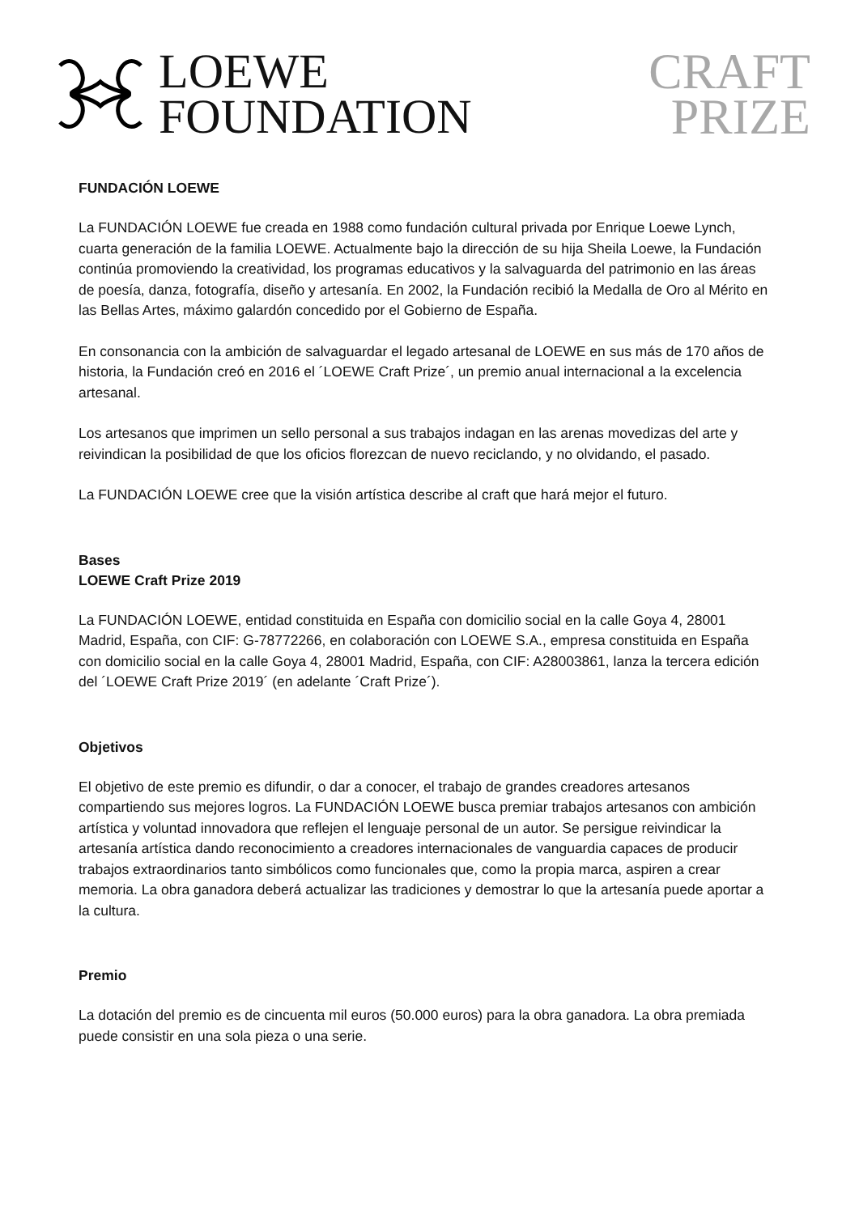LOEWE
FOUNDATION
CRAFT
PRIZE
FUNDACIÓN LOEWE
La FUNDACIÓN LOEWE fue creada en 1988 como fundación cultural privada por Enrique Loewe Lynch, cuarta generación de la familia LOEWE. Actualmente bajo la dirección de su hija Sheila Loewe, la Fundación continúa promoviendo la creatividad, los programas educativos y la salvaguarda del patrimonio en las áreas de poesía, danza, fotografía, diseño y artesanía. En 2002, la Fundación recibió la Medalla de Oro al Mérito en las Bellas Artes, máximo galardón concedido por el Gobierno de España.
En consonancia con la ambición de salvaguardar el legado artesanal de LOEWE en sus más de 170 años de historia, la Fundación creó en 2016 el ´LOEWE Craft Prize´, un premio anual internacional a la excelencia artesanal.
Los artesanos que imprimen un sello personal a sus trabajos indagan en las arenas movedizas del arte y reivindican la posibilidad de que los oficios florezcan de nuevo reciclando, y no olvidando, el pasado.
La FUNDACIÓN LOEWE cree que la visión artística describe al craft que hará mejor el futuro.
Bases
LOEWE Craft Prize 2019
La FUNDACIÓN LOEWE, entidad constituida en España con domicilio social en la calle Goya 4, 28001 Madrid, España, con CIF: G-78772266, en colaboración con LOEWE S.A., empresa constituida en España con domicilio social en la calle Goya 4, 28001 Madrid, España, con CIF: A28003861, lanza la tercera edición del ´LOEWE Craft Prize 2019´ (en adelante ´Craft Prize´).
Objetivos
El objetivo de este premio es difundir, o dar a conocer, el trabajo de grandes creadores artesanos compartiendo sus mejores logros. La FUNDACIÓN LOEWE busca premiar trabajos artesanos con ambición artística y voluntad innovadora que reflejen el lenguaje personal de un autor. Se persigue reivindicar la artesanía artística dando reconocimiento a creadores internacionales de vanguardia capaces de producir trabajos extraordinarios tanto simbólicos como funcionales que, como la propia marca, aspiren a crear memoria. La obra ganadora deberá actualizar las tradiciones y demostrar lo que la artesanía puede aportar a la cultura.
Premio
La dotación del premio es de cincuenta mil euros (50.000 euros) para la obra ganadora. La obra premiada puede consistir en una sola pieza o una serie.